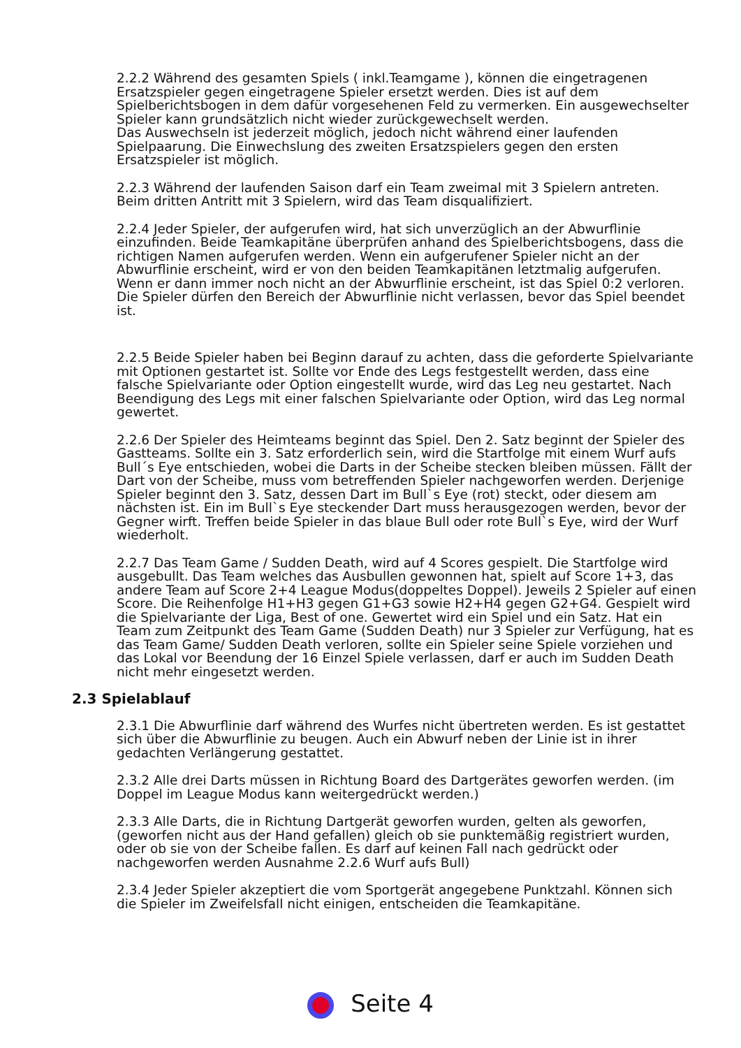2.2.2 Während des gesamten Spiels ( inkl.Teamgame ), können die eingetragenen Ersatzspieler gegen eingetragene Spieler ersetzt werden. Dies ist auf dem Spielberichtsbogen in dem dafür vorgesehenen Feld zu vermerken. Ein ausgewechselter Spieler kann grundsätzlich nicht wieder zurückgewechselt werden.
Das Auswechseln ist jederzeit möglich, jedoch nicht während einer laufenden Spielpaarung. Die Einwechslung des zweiten Ersatzspielers gegen den ersten Ersatzspieler ist möglich.
2.2.3 Während der laufenden Saison darf ein Team zweimal mit 3 Spielern antreten.
Beim dritten Antritt mit 3 Spielern, wird das Team disqualifiziert.
2.2.4 Jeder Spieler, der aufgerufen wird, hat sich unverzüglich an der Abwurflinie einzufinden. Beide Teamkapitäne überprüfen anhand des Spielberichtsbogens, dass die richtigen Namen aufgerufen werden. Wenn ein aufgerufener Spieler nicht an der Abwurflinie erscheint, wird er von den beiden Teamkapitänen letztmalig aufgerufen.
Wenn er dann immer noch nicht an der Abwurflinie erscheint, ist das Spiel 0:2 verloren. Die Spieler dürfen den Bereich der Abwurflinie nicht verlassen, bevor das Spiel beendet ist.
2.2.5 Beide Spieler haben bei Beginn darauf zu achten, dass die geforderte Spielvariante mit Optionen gestartet ist. Sollte vor Ende des Legs festgestellt werden, dass eine falsche Spielvariante oder Option eingestellt wurde, wird das Leg neu gestartet. Nach Beendigung des Legs mit einer falschen Spielvariante oder Option, wird das Leg normal gewertet.
2.2.6 Der Spieler des Heimteams beginnt das Spiel. Den 2. Satz beginnt der Spieler des Gastteams. Sollte ein 3. Satz erforderlich sein, wird die Startfolge mit einem Wurf aufs Bull´s Eye entschieden, wobei die Darts in der Scheibe stecken bleiben müssen. Fällt der Dart von der Scheibe, muss vom betreffenden Spieler nachgeworfen werden. Derjenige Spieler beginnt den 3. Satz, dessen Dart im Bull`s Eye (rot) steckt, oder diesem am nächsten ist. Ein im Bull`s Eye steckender Dart muss herausgezogen werden, bevor der Gegner wirft. Treffen beide Spieler in das blaue Bull oder rote Bull`s Eye, wird der Wurf wiederholt.
2.2.7 Das Team Game / Sudden Death, wird auf 4 Scores gespielt. Die Startfolge wird ausgebullt. Das Team welches das Ausbullen gewonnen hat, spielt auf Score 1+3, das andere Team auf Score 2+4 League Modus(doppeltes Doppel). Jeweils 2 Spieler auf einen Score. Die Reihenfolge H1+H3 gegen G1+G3 sowie H2+H4 gegen G2+G4. Gespielt wird die Spielvariante der Liga, Best of one. Gewertet wird ein Spiel und ein Satz. Hat ein Team zum Zeitpunkt des Team Game (Sudden Death) nur 3 Spieler zur Verfügung, hat es das Team Game/ Sudden Death verloren, sollte ein Spieler seine Spiele vorziehen und das Lokal vor Beendung der 16 Einzel Spiele verlassen, darf er auch im Sudden Death nicht mehr eingesetzt werden.
2.3 Spielablauf
2.3.1 Die Abwurflinie darf während des Wurfes nicht übertreten werden. Es ist gestattet sich über die Abwurflinie zu beugen. Auch ein Abwurf neben der Linie ist in ihrer gedachten Verlängerung gestattet.
2.3.2 Alle drei Darts müssen in Richtung Board des Dartgerätes geworfen werden. (im Doppel im League Modus kann weitergedrückt werden.)
2.3.3 Alle Darts, die in Richtung Dartgerät geworfen wurden, gelten als geworfen,(geworfen nicht aus der Hand gefallen) gleich ob sie punktemäßig registriert wurden, oder ob sie von der Scheibe fallen. Es darf auf keinen Fall nach gedrückt oder nachgeworfen werden Ausnahme 2.2.6 Wurf aufs Bull)
2.3.4 Jeder Spieler akzeptiert die vom Sportgerät angegebene Punktzahl. Können sich die Spieler im Zweifelsfall nicht einigen, entscheiden die Teamkapitäne.
Seite 4